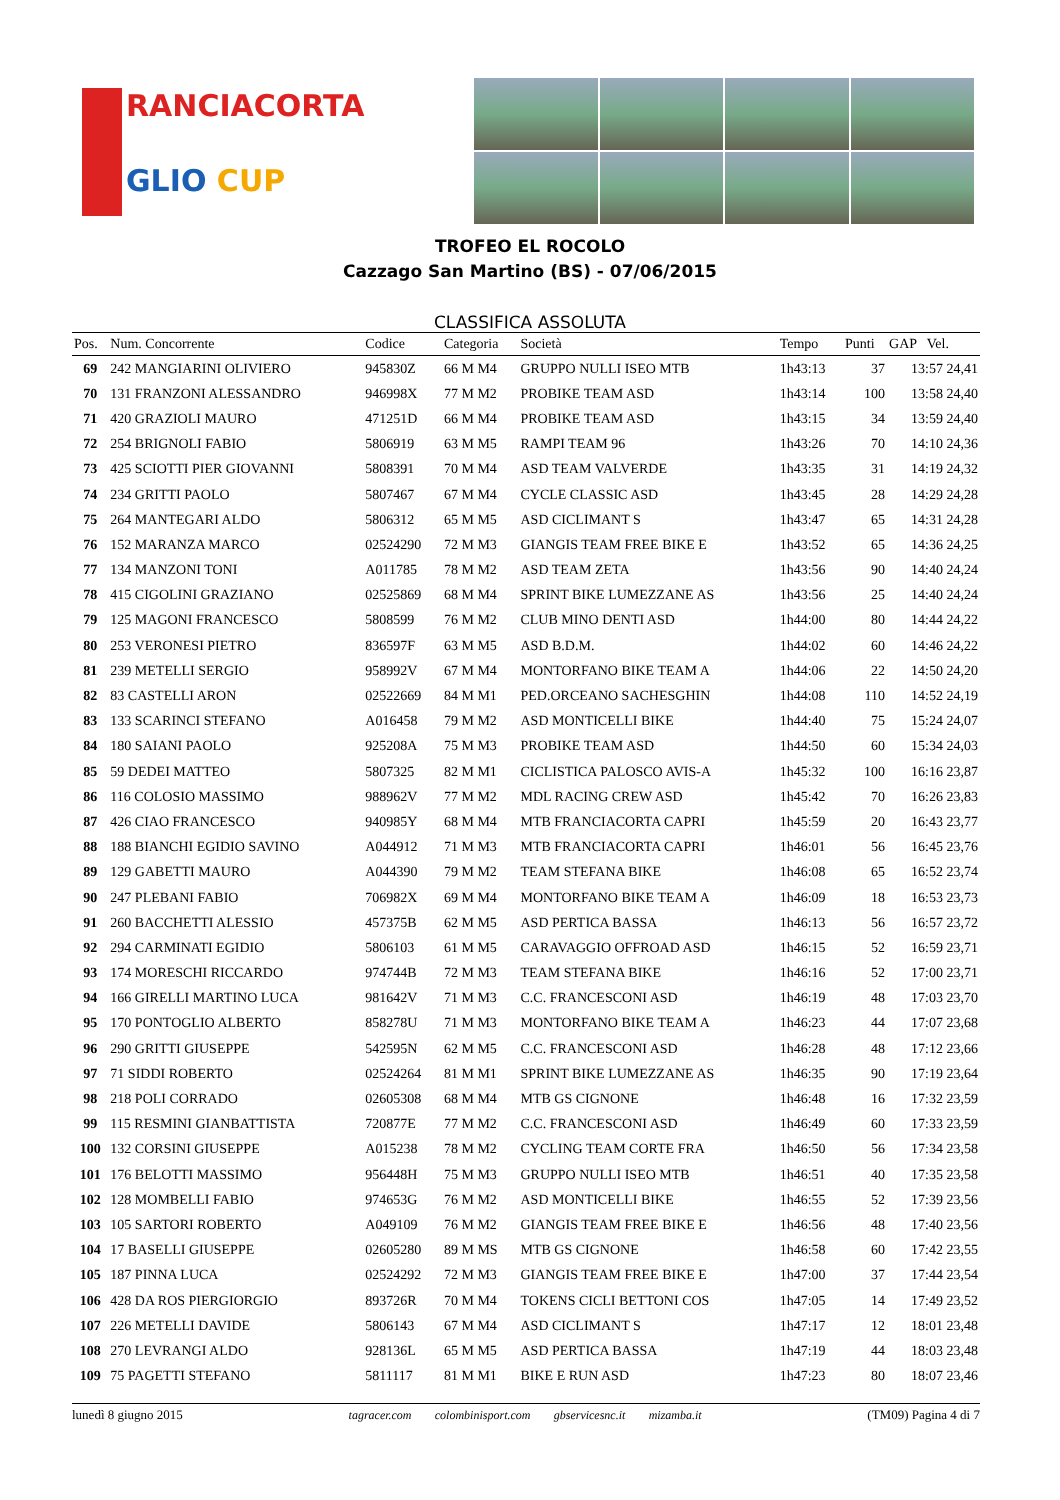RANCIACORTA
GLIO CUP
TROFEO EL ROCOLO
Cazzago San Martino (BS) - 07/06/2015
CLASSIFICA ASSOLUTA
| Pos. | Num. Concorrente | Codice | Categoria | Società | Tempo | Punti | GAP Vel. |
| --- | --- | --- | --- | --- | --- | --- | --- |
| 69 | 242 MANGIARINI OLIVIERO | 945830Z | 66 M M4 | GRUPPO NULLI ISEO MTB | 1h43:13 | 37 | 13:57 24,41 |
| 70 | 131 FRANZONI ALESSANDRO | 946998X | 77 M M2 | PROBIKE TEAM ASD | 1h43:14 | 100 | 13:58 24,40 |
| 71 | 420 GRAZIOLI MAURO | 471251D | 66 M M4 | PROBIKE TEAM ASD | 1h43:15 | 34 | 13:59 24,40 |
| 72 | 254 BRIGNOLI FABIO | 5806919 | 63 M M5 | RAMPI TEAM 96 | 1h43:26 | 70 | 14:10 24,36 |
| 73 | 425 SCIOTTI PIER GIOVANNI | 5808391 | 70 M M4 | ASD TEAM VALVERDE | 1h43:35 | 31 | 14:19 24,32 |
| 74 | 234 GRITTI PAOLO | 5807467 | 67 M M4 | CYCLE CLASSIC ASD | 1h43:45 | 28 | 14:29 24,28 |
| 75 | 264 MANTEGARI ALDO | 5806312 | 65 M M5 | ASD CICLIMANT S | 1h43:47 | 65 | 14:31 24,28 |
| 76 | 152 MARANZA MARCO | 02524290 | 72 M M3 | GIANGIS TEAM FREE BIKE E | 1h43:52 | 65 | 14:36 24,25 |
| 77 | 134 MANZONI TONI | A011785 | 78 M M2 | ASD TEAM ZETA | 1h43:56 | 90 | 14:40 24,24 |
| 78 | 415 CIGOLINI GRAZIANO | 02525869 | 68 M M4 | SPRINT BIKE LUMEZZANE AS | 1h43:56 | 25 | 14:40 24,24 |
| 79 | 125 MAGONI FRANCESCO | 5808599 | 76 M M2 | CLUB MINO DENTI ASD | 1h44:00 | 80 | 14:44 24,22 |
| 80 | 253 VERONESI PIETRO | 836597F | 63 M M5 | ASD B.D.M. | 1h44:02 | 60 | 14:46 24,22 |
| 81 | 239 METELLI SERGIO | 958992V | 67 M M4 | MONTORFANO BIKE TEAM A | 1h44:06 | 22 | 14:50 24,20 |
| 82 | 83 CASTELLI ARON | 02522669 | 84 M M1 | PED.ORCEANO SACHESGHIN | 1h44:08 | 110 | 14:52 24,19 |
| 83 | 133 SCARINCI STEFANO | A016458 | 79 M M2 | ASD MONTICELLI BIKE | 1h44:40 | 75 | 15:24 24,07 |
| 84 | 180 SAIANI PAOLO | 925208A | 75 M M3 | PROBIKE TEAM ASD | 1h44:50 | 60 | 15:34 24,03 |
| 85 | 59 DEDEI MATTEO | 5807325 | 82 M M1 | CICLISTICA PALOSCO AVIS-A | 1h45:32 | 100 | 16:16 23,87 |
| 86 | 116 COLOSIO MASSIMO | 988962V | 77 M M2 | MDL RACING CREW ASD | 1h45:42 | 70 | 16:26 23,83 |
| 87 | 426 CIAO FRANCESCO | 940985Y | 68 M M4 | MTB FRANCIACORTA CAPRI | 1h45:59 | 20 | 16:43 23,77 |
| 88 | 188 BIANCHI EGIDIO SAVINO | A044912 | 71 M M3 | MTB FRANCIACORTA CAPRI | 1h46:01 | 56 | 16:45 23,76 |
| 89 | 129 GABETTI MAURO | A044390 | 79 M M2 | TEAM STEFANA BIKE | 1h46:08 | 65 | 16:52 23,74 |
| 90 | 247 PLEBANI FABIO | 706982X | 69 M M4 | MONTORFANO BIKE TEAM A | 1h46:09 | 18 | 16:53 23,73 |
| 91 | 260 BACCHETTI ALESSIO | 457375B | 62 M M5 | ASD PERTICA BASSA | 1h46:13 | 56 | 16:57 23,72 |
| 92 | 294 CARMINATI EGIDIO | 5806103 | 61 M M5 | CARAVAGGIO OFFROAD ASD | 1h46:15 | 52 | 16:59 23,71 |
| 93 | 174 MORESCHI RICCARDO | 974744B | 72 M M3 | TEAM STEFANA BIKE | 1h46:16 | 52 | 17:00 23,71 |
| 94 | 166 GIRELLI MARTINO LUCA | 981642V | 71 M M3 | C.C. FRANCESCONI ASD | 1h46:19 | 48 | 17:03 23,70 |
| 95 | 170 PONTOGLIO ALBERTO | 858278U | 71 M M3 | MONTORFANO BIKE TEAM A | 1h46:23 | 44 | 17:07 23,68 |
| 96 | 290 GRITTI GIUSEPPE | 542595N | 62 M M5 | C.C. FRANCESCONI ASD | 1h46:28 | 48 | 17:12 23,66 |
| 97 | 71 SIDDI ROBERTO | 02524264 | 81 M M1 | SPRINT BIKE LUMEZZANE AS | 1h46:35 | 90 | 17:19 23,64 |
| 98 | 218 POLI CORRADO | 02605308 | 68 M M4 | MTB GS CIGNONE | 1h46:48 | 16 | 17:32 23,59 |
| 99 | 115 RESMINI GIANBATTISTA | 720877E | 77 M M2 | C.C. FRANCESCONI ASD | 1h46:49 | 60 | 17:33 23,59 |
| 100 | 132 CORSINI GIUSEPPE | A015238 | 78 M M2 | CYCLING TEAM CORTE FRA | 1h46:50 | 56 | 17:34 23,58 |
| 101 | 176 BELOTTI MASSIMO | 956448H | 75 M M3 | GRUPPO NULLI ISEO MTB | 1h46:51 | 40 | 17:35 23,58 |
| 102 | 128 MOMBELLI FABIO | 974653G | 76 M M2 | ASD MONTICELLI BIKE | 1h46:55 | 52 | 17:39 23,56 |
| 103 | 105 SARTORI ROBERTO | A049109 | 76 M M2 | GIANGIS TEAM FREE BIKE E | 1h46:56 | 48 | 17:40 23,56 |
| 104 | 17 BASELLI GIUSEPPE | 02605280 | 89 M MS | MTB GS CIGNONE | 1h46:58 | 60 | 17:42 23,55 |
| 105 | 187 PINNA LUCA | 02524292 | 72 M M3 | GIANGIS TEAM FREE BIKE E | 1h47:00 | 37 | 17:44 23,54 |
| 106 | 428 DA ROS PIERGIORGIO | 893726R | 70 M M4 | TOKENS CICLI BETTONI COS | 1h47:05 | 14 | 17:49 23,52 |
| 107 | 226 METELLI DAVIDE | 5806143 | 67 M M4 | ASD CICLIMANT S | 1h47:17 | 12 | 18:01 23,48 |
| 108 | 270 LEVRANGI ALDO | 928136L | 65 M M5 | ASD PERTICA BASSA | 1h47:19 | 44 | 18:03 23,48 |
| 109 | 75 PAGETTI STEFANO | 5811117 | 81 M M1 | BIKE E RUN ASD | 1h47:23 | 80 | 18:07 23,46 |
lunedì 8 giugno 2015 tagracer.com colombinisport.com gbservicesnc.it mizamba.it (TM09) Pagina 4 di 7